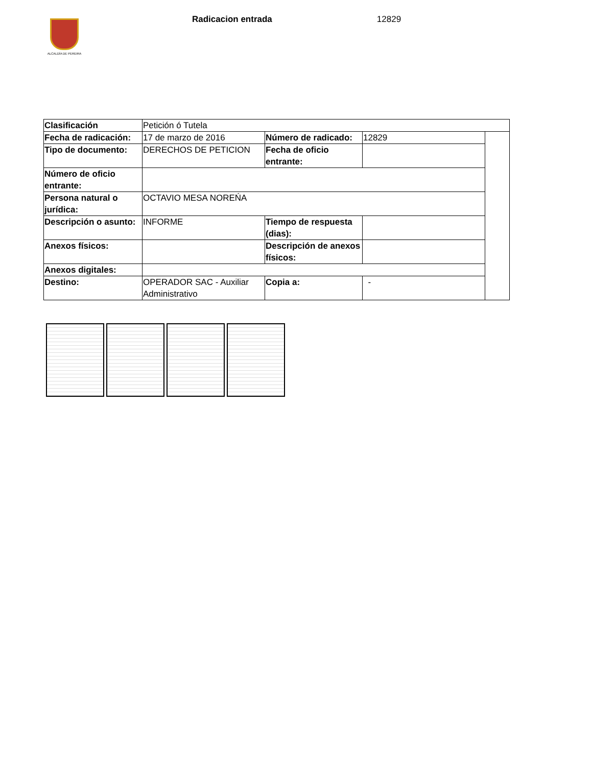ALCALDÍA DE PEREIRA
Radicacion entrada 12829
| Clasificación | Petición ó Tutela | | | |
| Fecha de radicación: | 17 de marzo de 2016 | Número de radicado: | 12829 | |
| Tipo de documento: | DERECHOS DE PETICION | Fecha de oficio entrante: | | |
| Número de oficio entrante: | | | | |
| Persona natural o jurídica: | OCTAVIO MESA NOREŃA | | | |
| Descripción o asunto: | INFORME | Tiempo de respuesta (dias): | | |
| Anexos físicos: | | Descripción de anexos físicos: | | |
| Anexos digitales: | | | | |
| Destino: | OPERADOR SAC - Auxiliar Administrativo | Copia a: | - | |